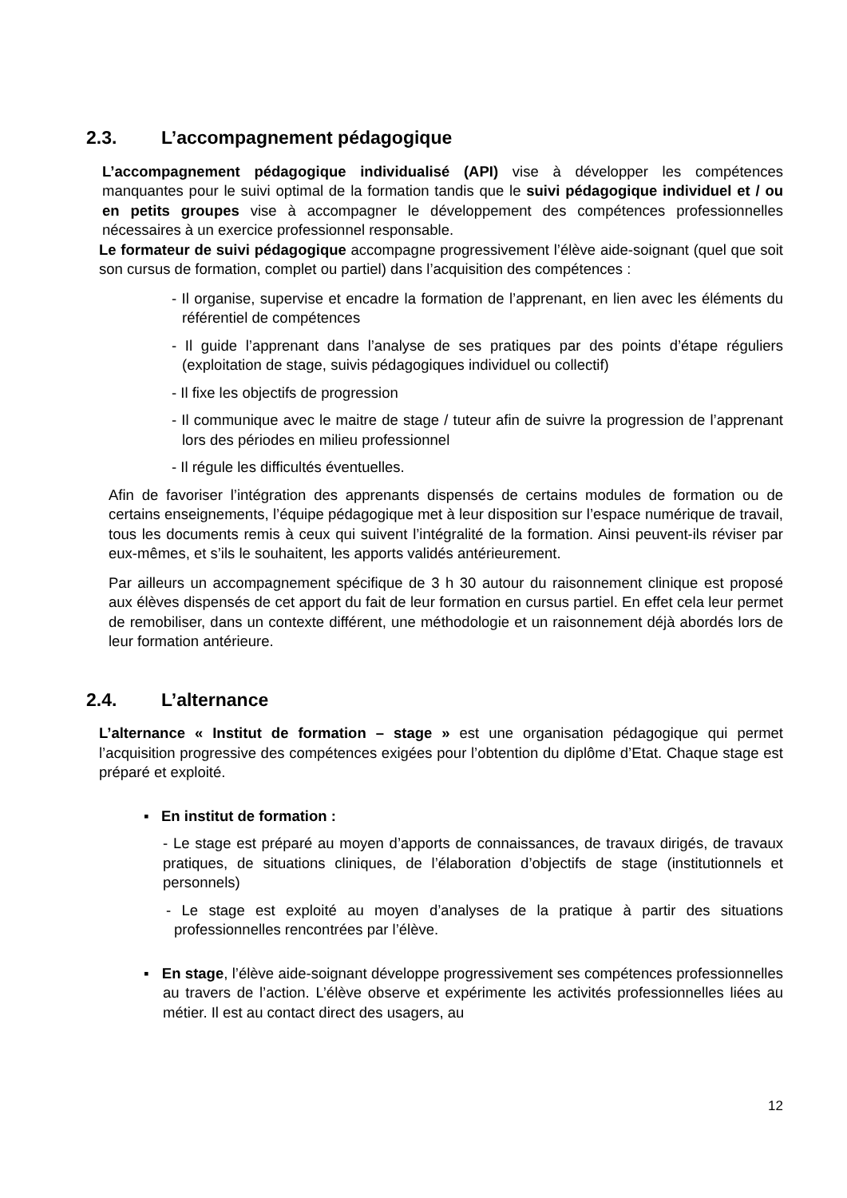2.3. L’accompagnement pédagogique
L’accompagnement pédagogique individualisé (API) vise à développer les compétences manquantes pour le suivi optimal de la formation tandis que le suivi pédagogique individuel et / ou en petits groupes vise à accompagner le développement des compétences professionnelles nécessaires à un exercice professionnel responsable.
Le formateur de suivi pédagogique accompagne progressivement l’élève aide-soignant (quel que soit son cursus de formation, complet ou partiel) dans l’acquisition des compétences :
- Il organise, supervise et encadre la formation de l’apprenant, en lien avec les éléments du référentiel de compétences
- Il guide l’apprenant dans l’analyse de ses pratiques par des points d’étape réguliers (exploitation de stage, suivis pédagogiques individuel ou collectif)
- Il fixe les objectifs de progression
- Il communique avec le maitre de stage / tuteur afin de suivre la progression de l’apprenant lors des périodes en milieu professionnel
- Il régule les difficultés éventuelles.
Afin de favoriser l’intégration des apprenants dispensés de certains modules de formation ou de certains enseignements, l’équipe pédagogique met à leur disposition sur l’espace numérique de travail, tous les documents remis à ceux qui suivent l’intégralité de la formation. Ainsi peuvent-ils réviser par eux-mêmes, et s’ils le souhaitent, les apports validés antérieurement.
Par ailleurs un accompagnement spécifique de 3 h 30 autour du raisonnement clinique est proposé aux élèves dispensés de cet apport du fait de leur formation en cursus partiel. En effet cela leur permet de remobiliser, dans un contexte différent, une méthodologie et un raisonnement déjà abordés lors de leur formation antérieure.
2.4. L’alternance
L’alternance « Institut de formation – stage » est une organisation pédagogique qui permet l’acquisition progressive des compétences exigées pour l’obtention du diplôme d’Etat. Chaque stage est préparé et exploité.
▪ En institut de formation :
- Le stage est préparé au moyen d’apports de connaissances, de travaux dirigés, de travaux pratiques, de situations cliniques, de l’élaboration d’objectifs de stage (institutionnels et personnels)
- Le stage est exploité au moyen d’analyses de la pratique à partir des situations professionnelles rencontrées par l’élève.
▪ En stage, l’élève aide-soignant développe progressivement ses compétences professionnelles au travers de l’action. L’élève observe et expérimente les activités professionnelles liées au métier. Il est au contact direct des usagers, au
12